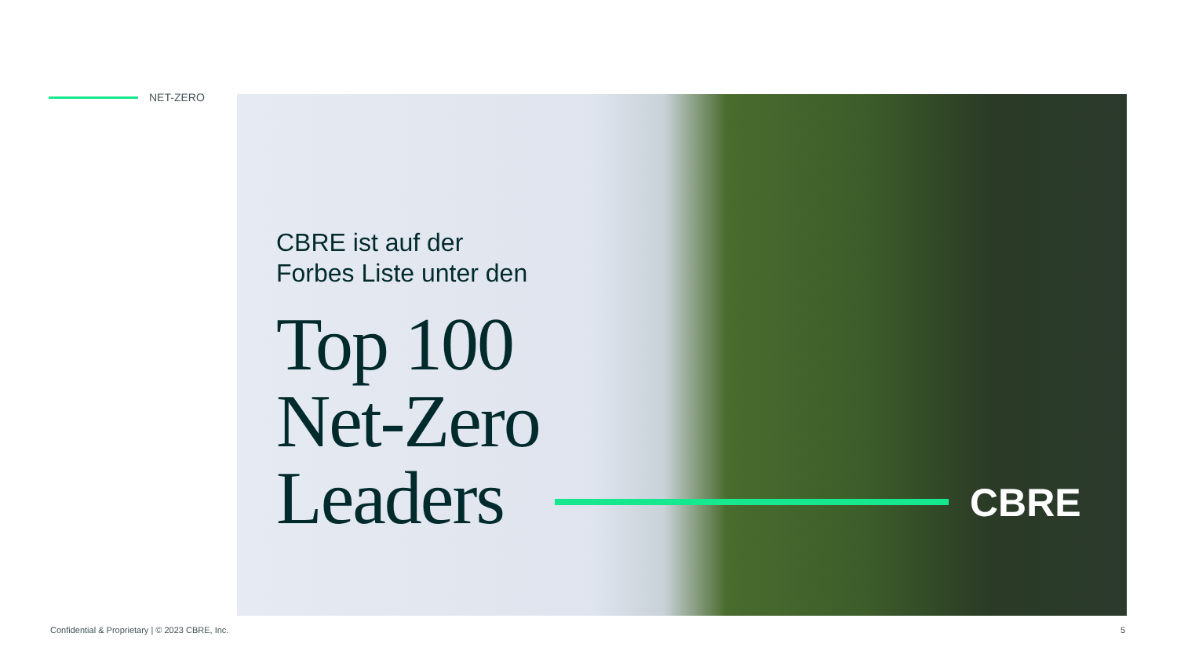NET-ZERO
CBRE ist auf der
Forbes Liste unter den
Top 100
Net-Zero
Leaders
CBRE
Confidential & Proprietary | © 2023 CBRE, Inc.
5